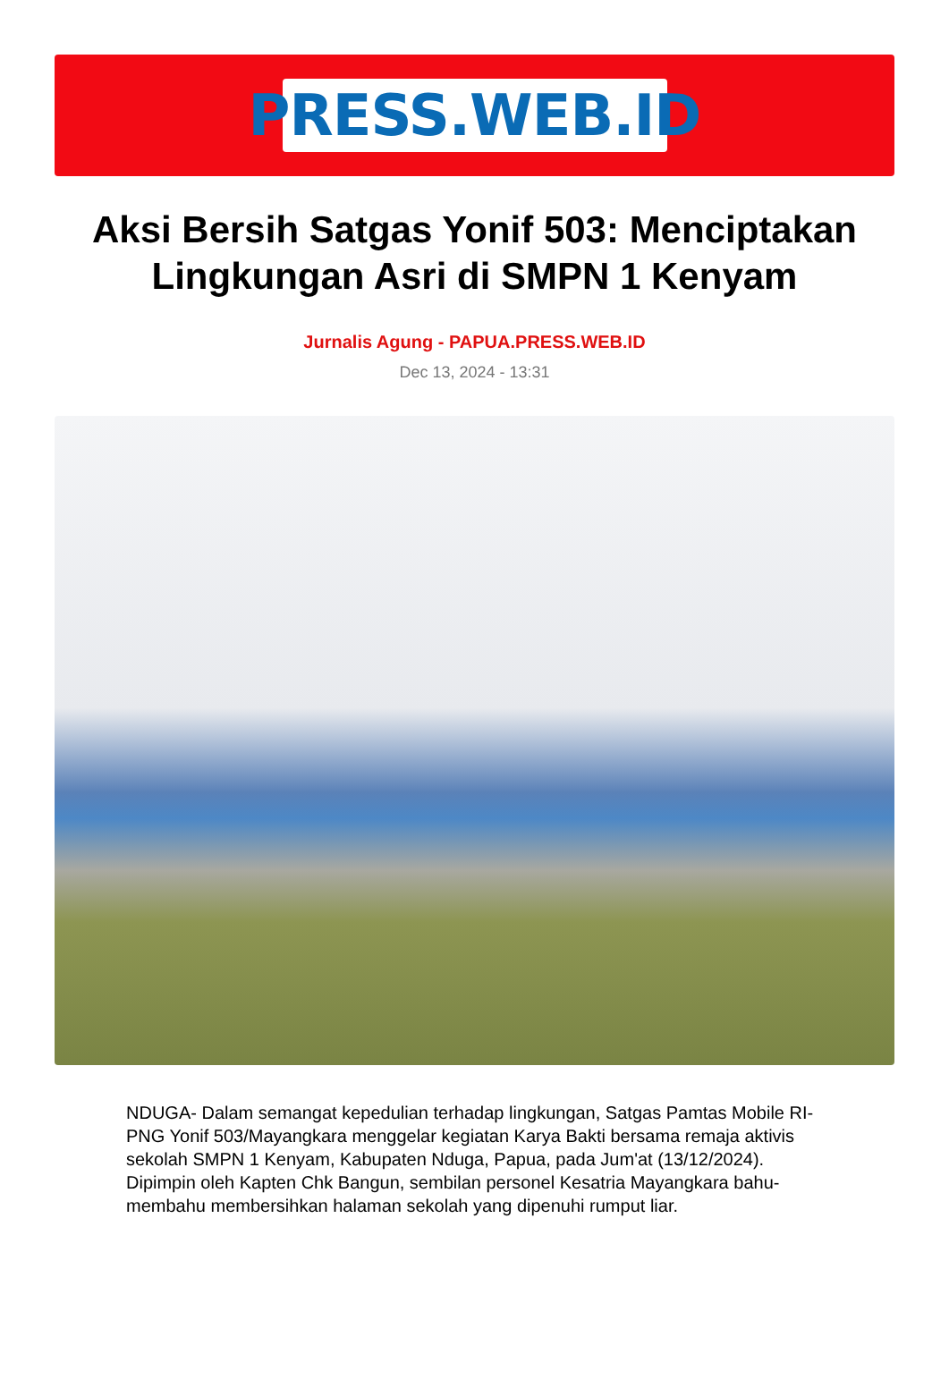PRESS.WEB.ID
Aksi Bersih Satgas Yonif 503: Menciptakan Lingkungan Asri di SMPN 1 Kenyam
Jurnalis Agung - PAPUA.PRESS.WEB.ID
Dec 13, 2024 - 13:31
NDUGA- Dalam semangat kepedulian terhadap lingkungan, Satgas Pamtas Mobile RI-PNG Yonif 503/Mayangkara menggelar kegiatan Karya Bakti bersama remaja aktivis sekolah SMPN 1 Kenyam, Kabupaten Nduga, Papua, pada Jum'at (13/12/2024). Dipimpin oleh Kapten Chk Bangun, sembilan personel Kesatria Mayangkara bahu-membahu membersihkan halaman sekolah yang dipenuhi rumput liar.